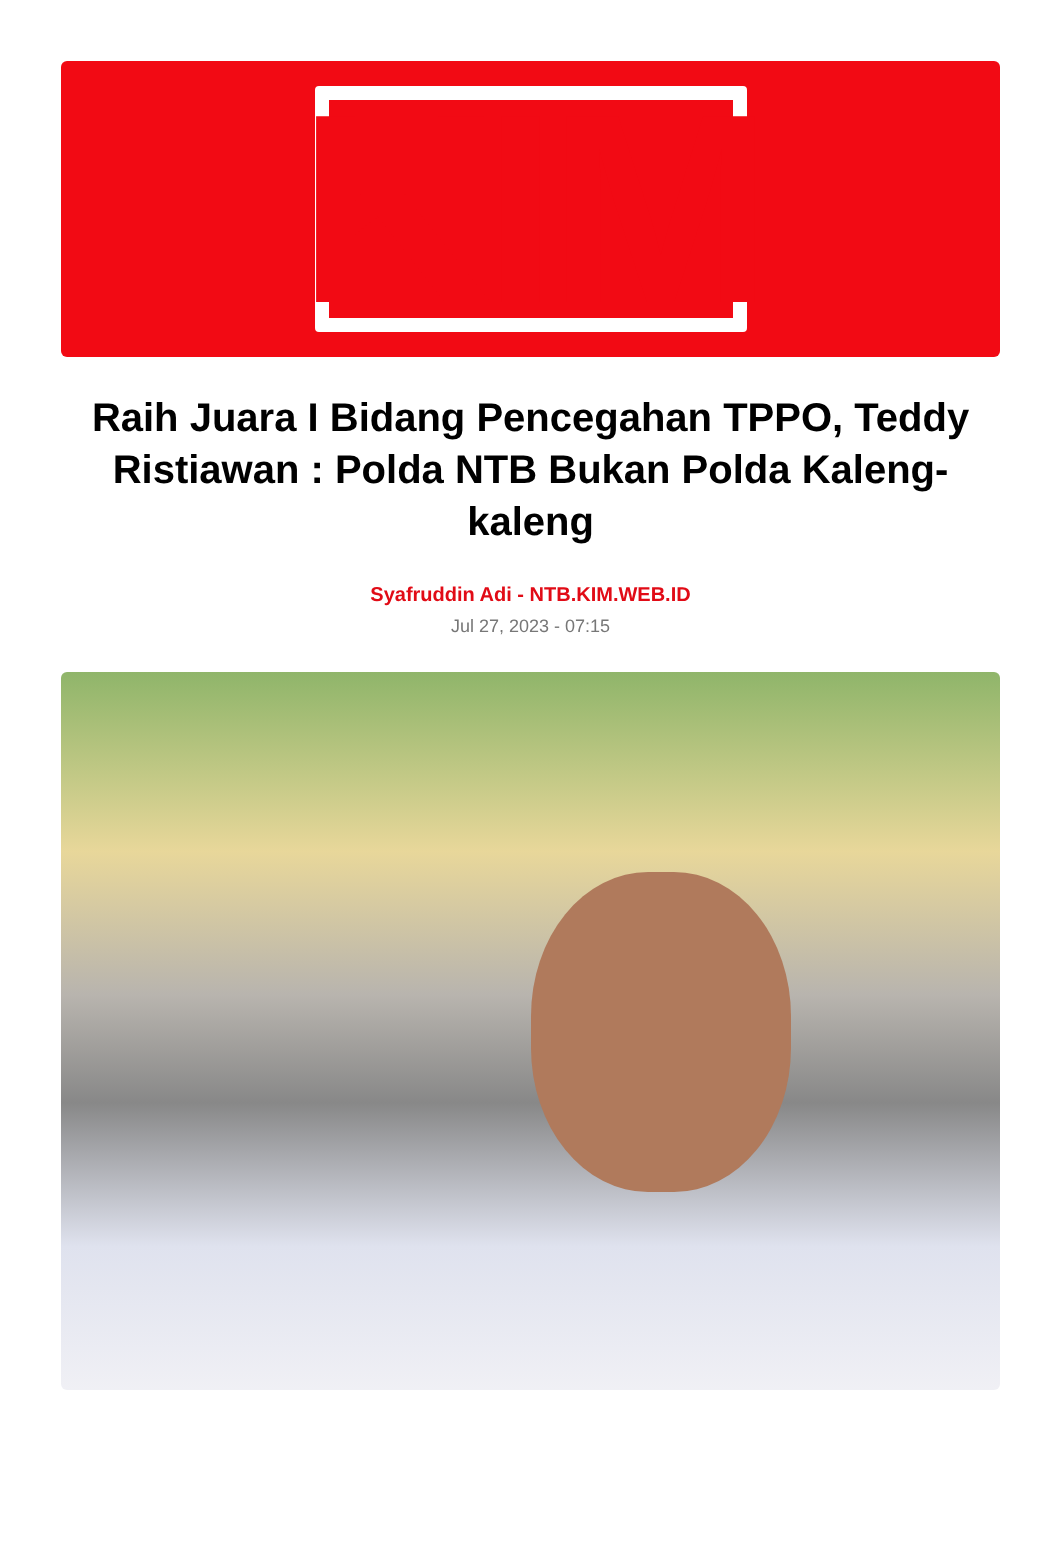KIM
Raih Juara I Bidang Pencegahan TPPO, Teddy Ristiawan : Polda NTB Bukan Polda Kaleng-kaleng
Syafruddin Adi - NTB.KIM.WEB.ID
Jul 27, 2023 - 07:15